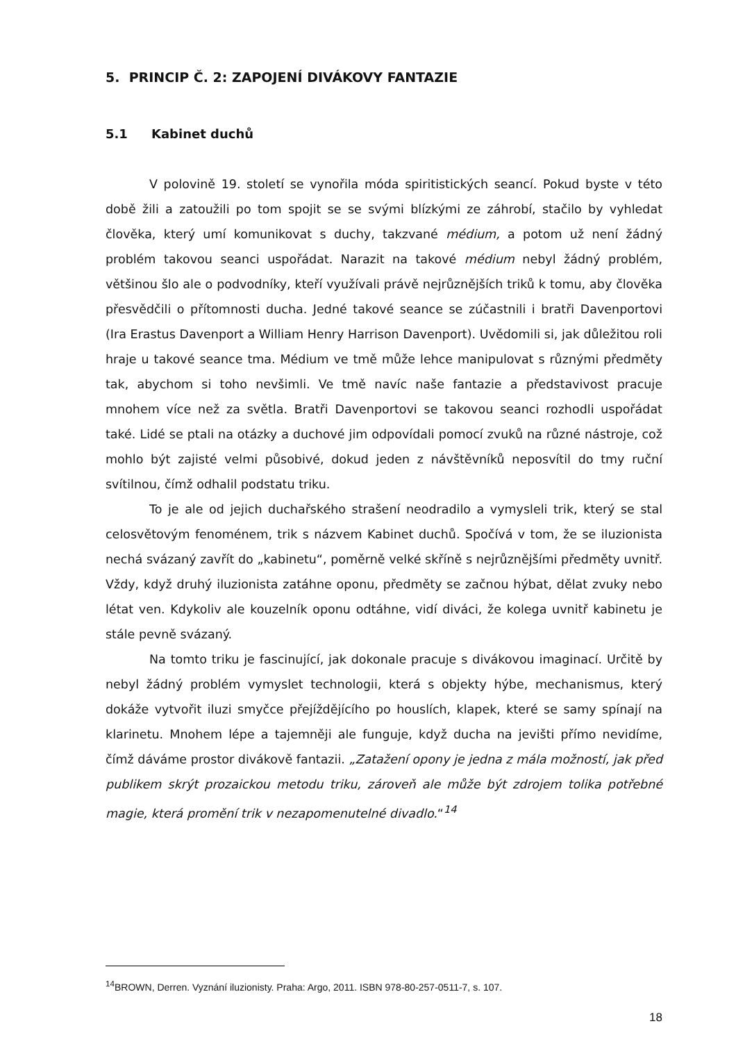5. PRINCIP Č. 2: ZAPOJENÍ DIVÁKOVY FANTAZIE
5.1 Kabinet duchů
V polovině 19. století se vynořila móda spiritistických seancí. Pokud byste v této době žili a zatoužili po tom spojit se se svými blízkými ze záhrobí, stačilo by vyhledat člověka, který umí komunikovat s duchy, takzvané médium, a potom už není žádný problém takovou seanci uspořádat. Narazit na takové médium nebyl žádný problém, většinou šlo ale o podvodníky, kteří využívali právě nejrůznějších triků k tomu, aby člověka přesvědčili o přítomnosti ducha. Jedné takové seance se zúčastnili i bratři Davenportovi (Ira Erastus Davenport a William Henry Harrison Davenport). Uvědomili si, jak důležitou roli hraje u takové seance tma. Médium ve tmě může lehce manipulovat s různými předměty tak, abychom si toho nevšimli. Ve tmě navíc naše fantazie a představivost pracuje mnohem více než za světla. Bratři Davenportovi se takovou seanci rozhodli uspořádat také. Lidé se ptali na otázky a duchové jim odpovídali pomocí zvuků na různé nástroje, což mohlo být zajisté velmi působivé, dokud jeden z návštěvníků neposvítil do tmy ruční svítilnou, čímž odhalil podstatu triku.
To je ale od jejich duchařského strašení neodradilo a vymysleli trik, který se stal celosvětovým fenoménem, trik s názvem Kabinet duchů. Spočívá v tom, že se iluzionista nechá svázaný zavřít do „kabinetu“, poměrně velké skříně s nejrůznějšími předměty uvnitř. Vždy, když druhý iluzionista zatáhne oponu, předměty se začnou hýbat, dělat zvuky nebo létat ven. Kdykoliv ale kouzelník oponu odtáhne, vidí diváci, že kolega uvnitř kabinetu je stále pevně svázaný.
Na tomto triku je fascinující, jak dokonale pracuje s divákovou imaginací. Určitě by nebyl žádný problém vymyslet technologii, která s objekty hýbe, mechanismus, který dokáže vytvořit iluzi smyčce přejíždějícího po houslích, klapek, které se samy spínají na klarinetu. Mnohem lépe a tajemněji ale funguje, když ducha na jevišti přímo nevidíme, čímž dáváme prostor divákově fantazii. „Zatažení opony je jedna z mála možností, jak před publikem skrýt prozaickou metodu triku, zároveň ale může být zdrojem tolika potřebné magie, která promění trik v nezapomenutelné divadlo.“<sup>14</sup>
<sup>14</sup>BROWN, Derren. Vyznání iluzionisty. Praha: Argo, 2011. ISBN 978-80-257-0511-7, s. 107.
18